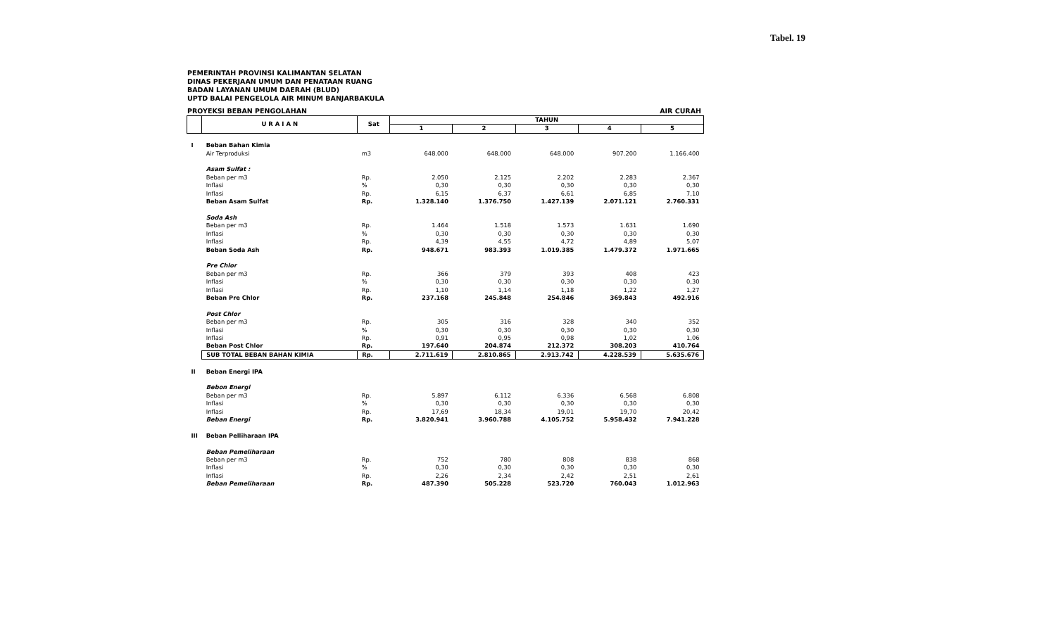Tabel. 19
PEMERINTAH PROVINSI KALIMANTAN SELATAN
DINAS PEKERJAAN UMUM DAN PENATAAN RUANG
BADAN LAYANAN UMUM DAERAH (BLUD)
UPTD BALAI PENGELOLA AIR MINUM BANJARBAKULA
PROYEKSI BEBAN PENGOLAHAN AIR CURAH
| | U R A I A N | Sat | TAHUN | | | | |
| --- | --- | --- | --- | --- | --- | --- | --- |
| | | | 1 | 2 | 3 | 4 | 5 |
| I | Beban Bahan Kimia | | | | | | |
| | Air Terproduksi | m3 | 648.000 | 648.000 | 648.000 | 907.200 | 1.166.400 |
| | Asam Sulfat : | | | | | | |
| | Beban per m3 | Rp. | 2.050 | 2.125 | 2.202 | 2.283 | 2.367 |
| | Inflasi | % | 0,30 | 0,30 | 0,30 | 0,30 | 0,30 |
| | Inflasi | Rp. | 6,15 | 6,37 | 6,61 | 6,85 | 7,10 |
| | Beban Asam Sulfat | Rp. | 1.328.140 | 1.376.750 | 1.427.139 | 2.071.121 | 2.760.331 |
| | Soda Ash | | | | | | |
| | Beban per m3 | Rp. | 1.464 | 1.518 | 1.573 | 1.631 | 1.690 |
| | Inflasi | % | 0,30 | 0,30 | 0,30 | 0,30 | 0,30 |
| | Inflasi | Rp. | 4,39 | 4,55 | 4,72 | 4,89 | 5,07 |
| | Beban Soda Ash | Rp. | 948.671 | 983.393 | 1.019.385 | 1.479.372 | 1.971.665 |
| | Pre Chlor | | | | | | |
| | Beban per m3 | Rp. | 366 | 379 | 393 | 408 | 423 |
| | Inflasi | % | 0,30 | 0,30 | 0,30 | 0,30 | 0,30 |
| | Inflasi | Rp. | 1,10 | 1,14 | 1,18 | 1,22 | 1,27 |
| | Beban Pre Chlor | Rp. | 237.168 | 245.848 | 254.846 | 369.843 | 492.916 |
| | Post Chlor | | | | | | |
| | Beban per m3 | Rp. | 305 | 316 | 328 | 340 | 352 |
| | Inflasi | % | 0,30 | 0,30 | 0,30 | 0,30 | 0,30 |
| | Inflasi | Rp. | 0,91 | 0,95 | 0,98 | 1,02 | 1,06 |
| | Beban Post Chlor | Rp. | 197.640 | 204.874 | 212.372 | 308.203 | 410.764 |
| | SUB TOTAL BEBAN BAHAN KIMIA | Rp. | 2.711.619 | 2.810.865 | 2.913.742 | 4.228.539 | 5.635.676 |
| II | Beban Energi IPA | | | | | | |
| | Bebon Energi | | | | | | |
| | Beban per m3 | Rp. | 5.897 | 6.112 | 6.336 | 6.568 | 6.808 |
| | Inflasi | % | 0,30 | 0,30 | 0,30 | 0,30 | 0,30 |
| | Inflasi | Rp. | 17,69 | 18,34 | 19,01 | 19,70 | 20,42 |
| | Beban Energi | Rp. | 3.820.941 | 3.960.788 | 4.105.752 | 5.958.432 | 7.941.228 |
| III | Beban Pelliharaan IPA | | | | | | |
| | Beban Pemeliharaan | | | | | | |
| | Beban per m3 | Rp. | 752 | 780 | 808 | 838 | 868 |
| | Inflasi | % | 0,30 | 0,30 | 0,30 | 0,30 | 0,30 |
| | Inflasi | Rp. | 2,26 | 2,34 | 2,42 | 2,51 | 2,61 |
| | Beban Pemeliharaan | Rp. | 487.390 | 505.228 | 523.720 | 760.043 | 1.012.963 |